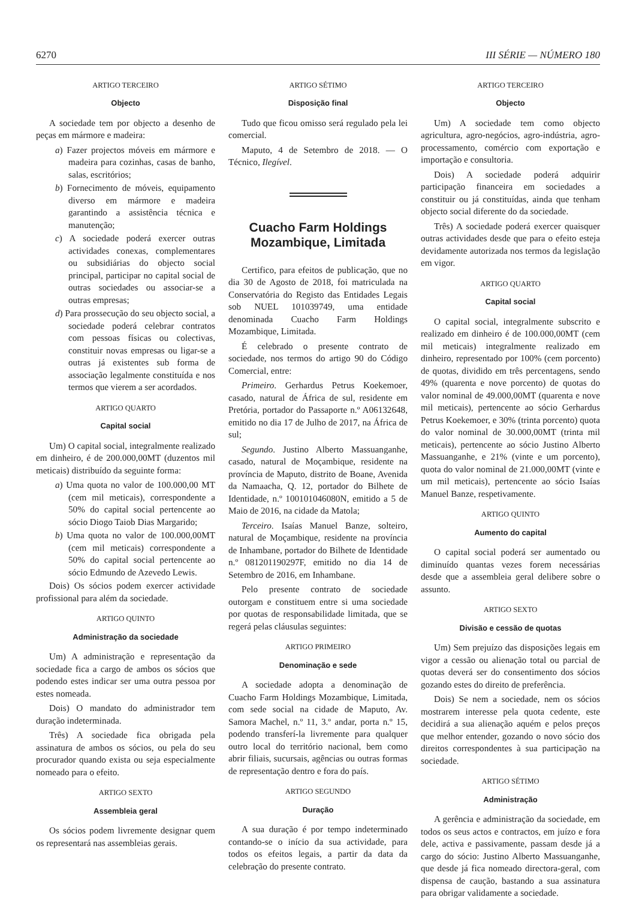6270 III SÉRIE — NÚMERO 180
ARTIGO TERCEIRO
Objecto
A sociedade tem por objecto a desenho de peças em mármore e madeira:
a) Fazer projectos móveis em mármore e madeira para cozinhas, casas de banho, salas, escritórios;
b) Fornecimento de móveis, equipamento diverso em mármore e madeira garantindo a assistência técnica e manutenção;
c) A sociedade poderá exercer outras actividades conexas, complementares ou subsidiárias do objecto social principal, participar no capital social de outras sociedades ou associar-se a outras empresas;
d) Para prossecução do seu objecto social, a sociedade poderá celebrar contratos com pessoas físicas ou colectivas, constituir novas empresas ou ligar-se a outras já existentes sub forma de associação legalmente constituída e nos termos que vierem a ser acordados.
ARTIGO QUARTO
Capital social
Um) O capital social, integralmente realizado em dinheiro, é de 200.000,00MT (duzentos mil meticais) distribuído da seguinte forma:
a) Uma quota no valor de 100.000,00 MT (cem mil meticais), correspondente a 50% do capital social pertencente ao sócio Diogo Taiob Dias Margarido;
b) Uma quota no valor de 100.000,00MT (cem mil meticais) correspondente a 50% do capital social pertencente ao sócio Edmundo de Azevedo Lewis.
Dois) Os sócios podem exercer actividade profissional para além da sociedade.
ARTIGO QUINTO
Administração da sociedade
Um) A administração e representação da sociedade fica a cargo de ambos os sócios que podendo estes indicar ser uma outra pessoa por estes nomeada.
Dois) O mandato do administrador tem duração indeterminada.
Três) A sociedade fica obrigada pela assinatura de ambos os sócios, ou pela do seu procurador quando exista ou seja especialmente nomeado para o efeito.
ARTIGO SEXTO
Assembleia geral
Os sócios podem livremente designar quem os representará nas assembleias gerais.
ARTIGO SÉTIMO
Disposição final
Tudo que ficou omisso será regulado pela lei comercial.
Maputo, 4 de Setembro de 2018. — O Técnico, Ilegível.
Cuacho Farm Holdings
Mozambique, Limitada
Certifico, para efeitos de publicação, que no dia 30 de Agosto de 2018, foi matriculada na Conservatória do Registo das Entidades Legais sob NUEL 101039749, uma entidade denominada Cuacho Farm Holdings Mozambique, Limitada.
É celebrado o presente contrato de sociedade, nos termos do artigo 90 do Código Comercial, entre:
Primeiro. Gerhardus Petrus Koekemoer, casado, natural de África de sul, residente em Pretória, portador do Passaporte n.º A06132648, emitido no dia 17 de Julho de 2017, na África de sul;
Segundo. Justino Alberto Massuanganhe, casado, natural de Moçambique, residente na província de Maputo, distrito de Boane, Avenida da Namaacha, Q. 12, portador do Bilhete de Identidade, n.º 100101046080N, emitido a 5 de Maio de 2016, na cidade da Matola;
Terceiro. Isaías Manuel Banze, solteiro, natural de Moçambique, residente na província de Inhambane, portador do Bilhete de Identidade n.º 081201190297F, emitido no dia 14 de Setembro de 2016, em Inhambane.
Pelo presente contrato de sociedade outorgam e constituem entre si uma sociedade por quotas de responsabilidade limitada, que se regerá pelas cláusulas seguintes:
ARTIGO PRIMEIRO
Denominação e sede
A sociedade adopta a denominação de Cuacho Farm Holdings Mozambique, Limitada, com sede social na cidade de Maputo, Av. Samora Machel, n.º 11, 3.º andar, porta n.º 15, podendo transferí-la livremente para qualquer outro local do território nacional, bem como abrir filiais, sucursais, agências ou outras formas de representação dentro e fora do país.
ARTIGO SEGUNDO
Duração
A sua duração é por tempo indeterminado contando-se o início da sua actividade, para todos os efeitos legais, a partir da data da celebração do presente contrato.
ARTIGO TERCEIRO
Objecto
Um) A sociedade tem como objecto agricultura, agro-negócios, agro-indústria, agro-processamento, comércio com exportação e importação e consultoria.
Dois) A sociedade poderá adquirir participação financeira em sociedades a constituir ou já constituídas, ainda que tenham objecto social diferente do da sociedade.
Três) A sociedade poderá exercer quaisquer outras actividades desde que para o efeito esteja devidamente autorizada nos termos da legislação em vigor.
ARTIGO QUARTO
Capital social
O capital social, integralmente subscrito e realizado em dinheiro é de 100.000,00MT (cem mil meticais) integralmente realizado em dinheiro, representado por 100% (cem porcento) de quotas, dividido em três percentagens, sendo 49% (quarenta e nove porcento) de quotas do valor nominal de 49.000,00MT (quarenta e nove mil meticais), pertencente ao sócio Gerhardus Petrus Koekemoer, e 30% (trinta porcento) quota do valor nominal de 30.000,00MT (trinta mil meticais), pertencente ao sócio Justino Alberto Massuanganhe, e 21% (vinte e um porcento), quota do valor nominal de 21.000,00MT (vinte e um mil meticais), pertencente ao sócio Isaías Manuel Banze, respetivamente.
ARTIGO QUINTO
Aumento do capital
O capital social poderá ser aumentado ou diminuído quantas vezes forem necessárias desde que a assembleia geral delibere sobre o assunto.
ARTIGO SEXTO
Divisão e cessão de quotas
Um) Sem prejuízo das disposições legais em vigor a cessão ou alienação total ou parcial de quotas deverá ser do consentimento dos sócios gozando estes do direito de preferência.
Dois) Se nem a sociedade, nem os sócios mostrarem interesse pela quota cedente, este decidirá a sua alienação aquém e pelos preços que melhor entender, gozando o novo sócio dos direitos correspondentes à sua participação na sociedade.
ARTIGO SÉTIMO
Administração
A gerência e administração da sociedade, em todos os seus actos e contractos, em juízo e fora dele, activa e passivamente, passam desde já a cargo do sócio: Justino Alberto Massuanganhe, que desde já fica nomeado directora-geral, com dispensa de caução, bastando a sua assinatura para obrigar validamente a sociedade.